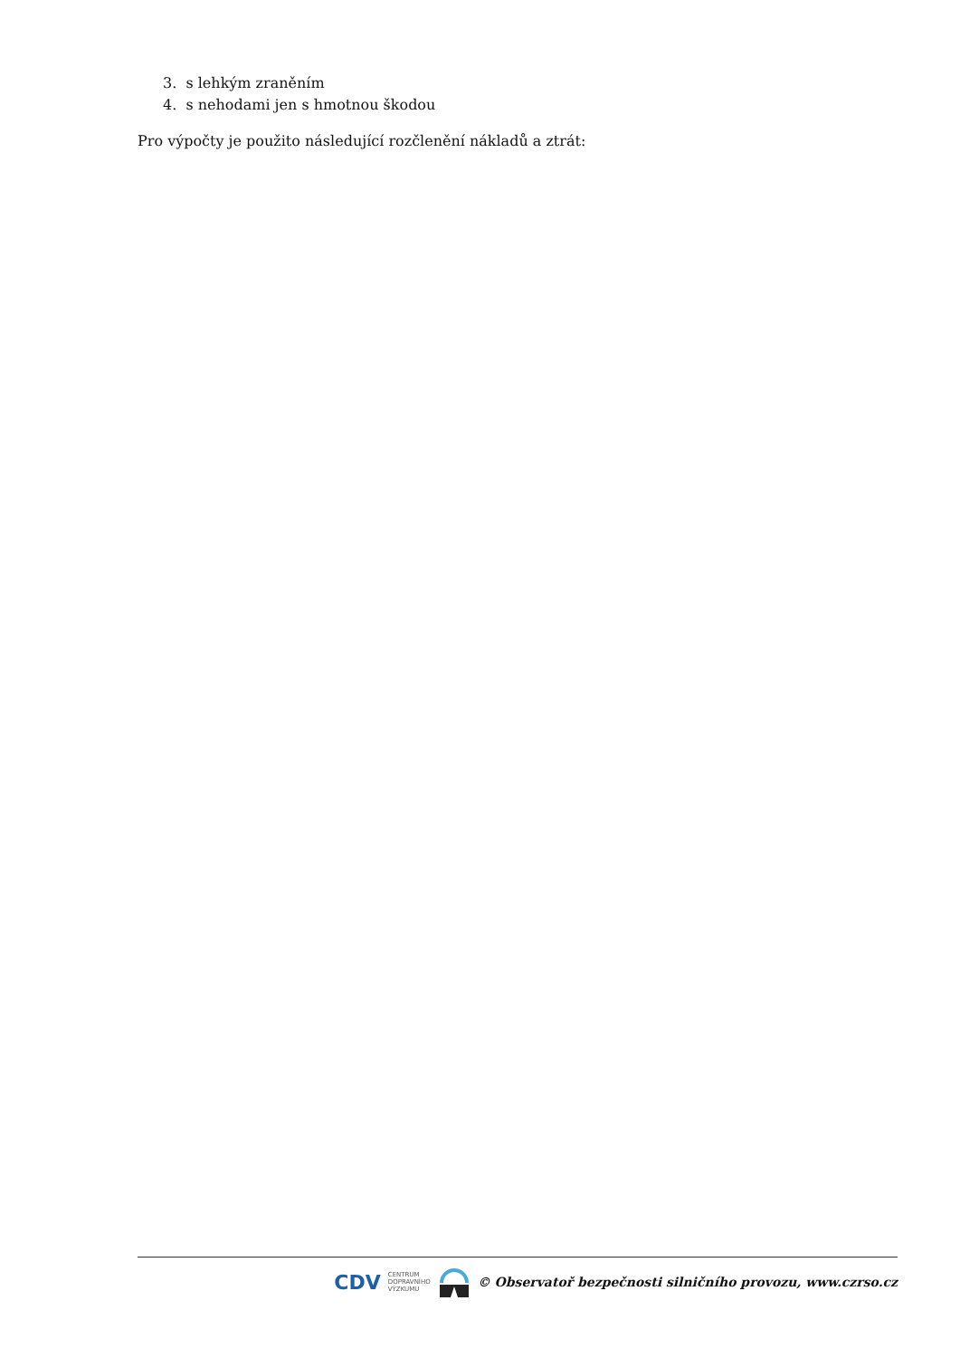3. s lehkým zraněním
4. s nehodami jen s hmotnou škodou
Pro výpočty je použito následující rozčlenění nákladů a ztrát:
CDV CENTRUM
DOPRAVNÍHO
VÝZKUMU © Observatoř bezpečnosti silničního provozu, www.czrso.cz